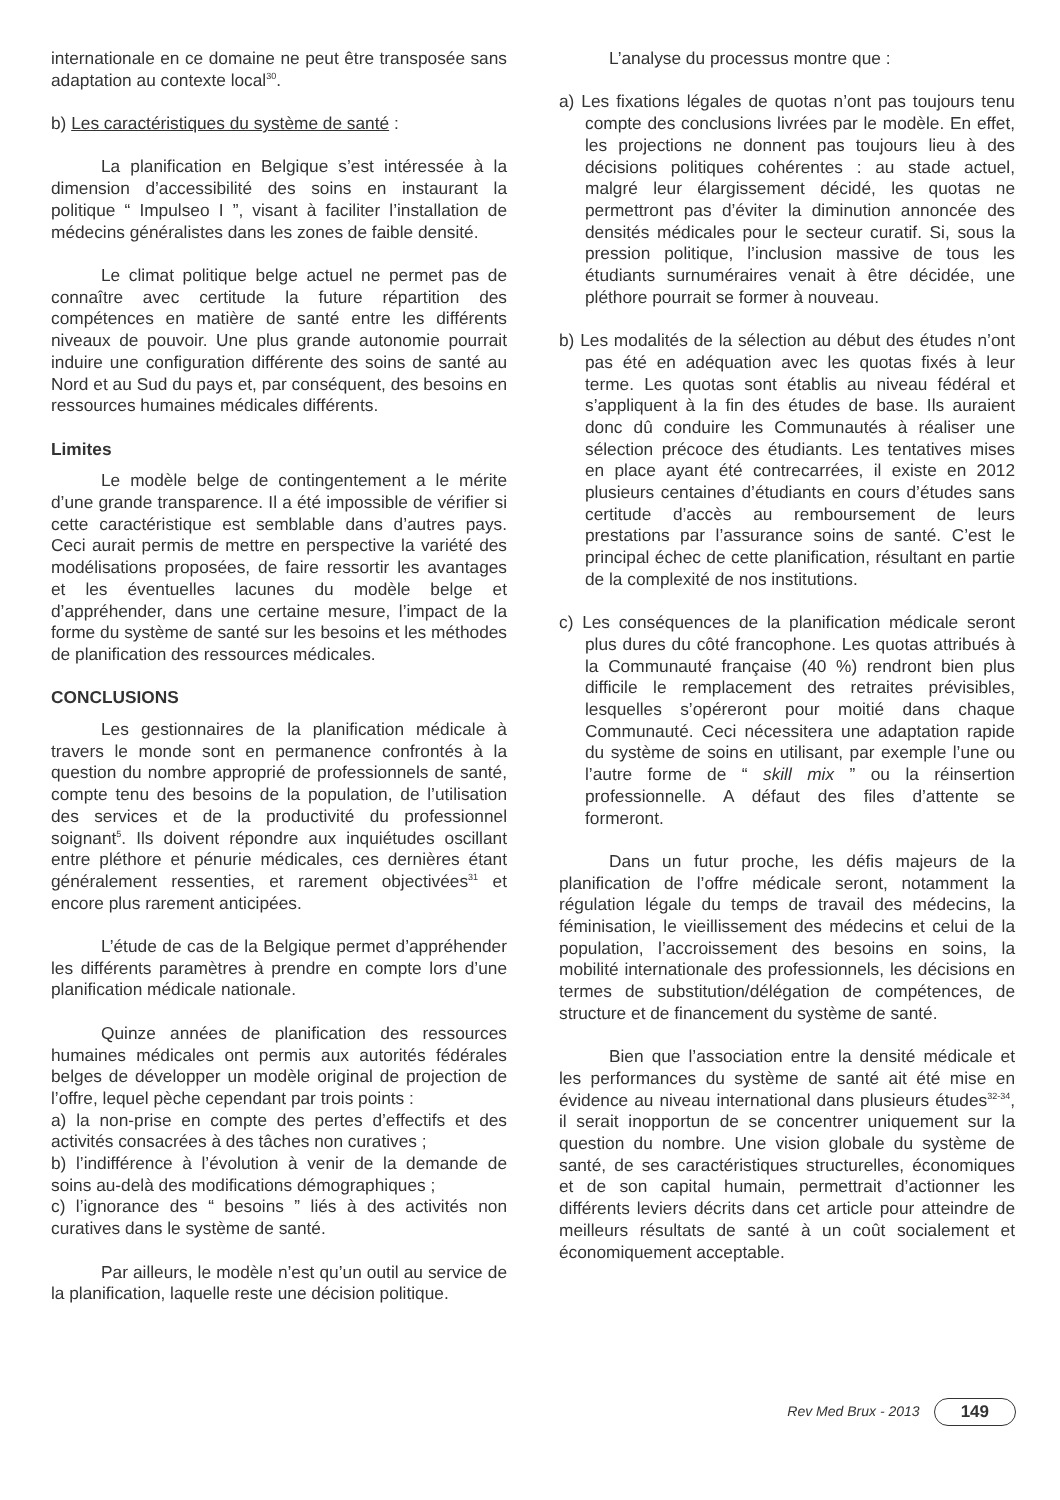internationale en ce domaine ne peut être transposée sans adaptation au contexte local<sup>30</sup>.
b) Les caractéristiques du système de santé :
La planification en Belgique s’est intéressée à la dimension d’accessibilité des soins en instaurant la politique “ Impulseo I ”, visant à faciliter l’installation de médecins généralistes dans les zones de faible densité.
Le climat politique belge actuel ne permet pas de connaître avec certitude la future répartition des compétences en matière de santé entre les différents niveaux de pouvoir. Une plus grande autonomie pourrait induire une configuration différente des soins de santé au Nord et au Sud du pays et, par conséquent, des besoins en ressources humaines médicales différents.
Limites
Le modèle belge de contingentement a le mérite d’une grande transparence. Il a été impossible de vérifier si cette caractéristique est semblable dans d’autres pays. Ceci aurait permis de mettre en perspective la variété des modélisations proposées, de faire ressortir les avantages et les éventuelles lacunes du modèle belge et d’appréhender, dans une certaine mesure, l’impact de la forme du système de santé sur les besoins et les méthodes de planification des ressources médicales.
CONCLUSIONS
Les gestionnaires de la planification médicale à travers le monde sont en permanence confrontés à la question du nombre approprié de professionnels de santé, compte tenu des besoins de la population, de l’utilisation des services et de la productivité du professionnel soignant<sup>5</sup>. Ils doivent répondre aux inquiétudes oscillant entre pléthore et pénurie médicales, ces dernières étant généralement ressenties, et rarement objectivées<sup>31</sup> et encore plus rarement anticipées.
L’étude de cas de la Belgique permet d’appréhender les différents paramètres à prendre en compte lors d’une planification médicale nationale.
Quinze années de planification des ressources humaines médicales ont permis aux autorités fédérales belges de développer un modèle original de projection de l’offre, lequel pèche cependant par trois points :
a) la non-prise en compte des pertes d’effectifs et des activités consacrées à des tâches non curatives ;
b) l’indifférence à l’évolution à venir de la demande de soins au-delà des modifications démographiques ;
c) l’ignorance des “ besoins ” liés à des activités non curatives dans le système de santé.
Par ailleurs, le modèle n’est qu’un outil au service de la planification, laquelle reste une décision politique.
L’analyse du processus montre que :
a) Les fixations légales de quotas n’ont pas toujours tenu compte des conclusions livrées par le modèle. En effet, les projections ne donnent pas toujours lieu à des décisions politiques cohérentes : au stade actuel, malgré leur élargissement décidé, les quotas ne permettront pas d’éviter la diminution annoncée des densités médicales pour le secteur curatif. Si, sous la pression politique, l’inclusion massive de tous les étudiants surnuméraires venait à être décidée, une pléthore pourrait se former à nouveau.
b) Les modalités de la sélection au début des études n’ont pas été en adéquation avec les quotas fixés à leur terme. Les quotas sont établis au niveau fédéral et s’appliquent à la fin des études de base. Ils auraient donc dû conduire les Communautés à réaliser une sélection précoce des étudiants. Les tentatives mises en place ayant été contrecarrées, il existe en 2012 plusieurs centaines d’étudiants en cours d’études sans certitude d’accès au remboursement de leurs prestations par l’assurance soins de santé. C’est le principal échec de cette planification, résultant en partie de la complexité de nos institutions.
c) Les conséquences de la planification médicale seront plus dures du côté francophone. Les quotas attribués à la Communauté française (40 %) rendront bien plus difficile le remplacement des retraites prévisibles, lesquelles s’opéreront pour moitié dans chaque Communauté. Ceci nécessitera une adaptation rapide du système de soins en utilisant, par exemple l’une ou l’autre forme de “ skill mix ” ou la réinsertion professionnelle. A défaut des files d’attente se formeront.
Dans un futur proche, les défis majeurs de la planification de l’offre médicale seront, notamment la régulation légale du temps de travail des médecins, la féminisation, le vieillissement des médecins et celui de la population, l’accroissement des besoins en soins, la mobilité internationale des professionnels, les décisions en termes de substitution/délégation de compétences, de structure et de financement du système de santé.
Bien que l’association entre la densité médicale et les performances du système de santé ait été mise en évidence au niveau international dans plusieurs études<sup>32-34</sup>, il serait inopportun de se concentrer uniquement sur la question du nombre. Une vision globale du système de santé, de ses caractéristiques structurelles, économiques et de son capital humain, permettrait d’actionner les différents leviers décrits dans cet article pour atteindre de meilleurs résultats de santé à un coût socialement et économiquement acceptable.
Rev Med Brux - 2013 149